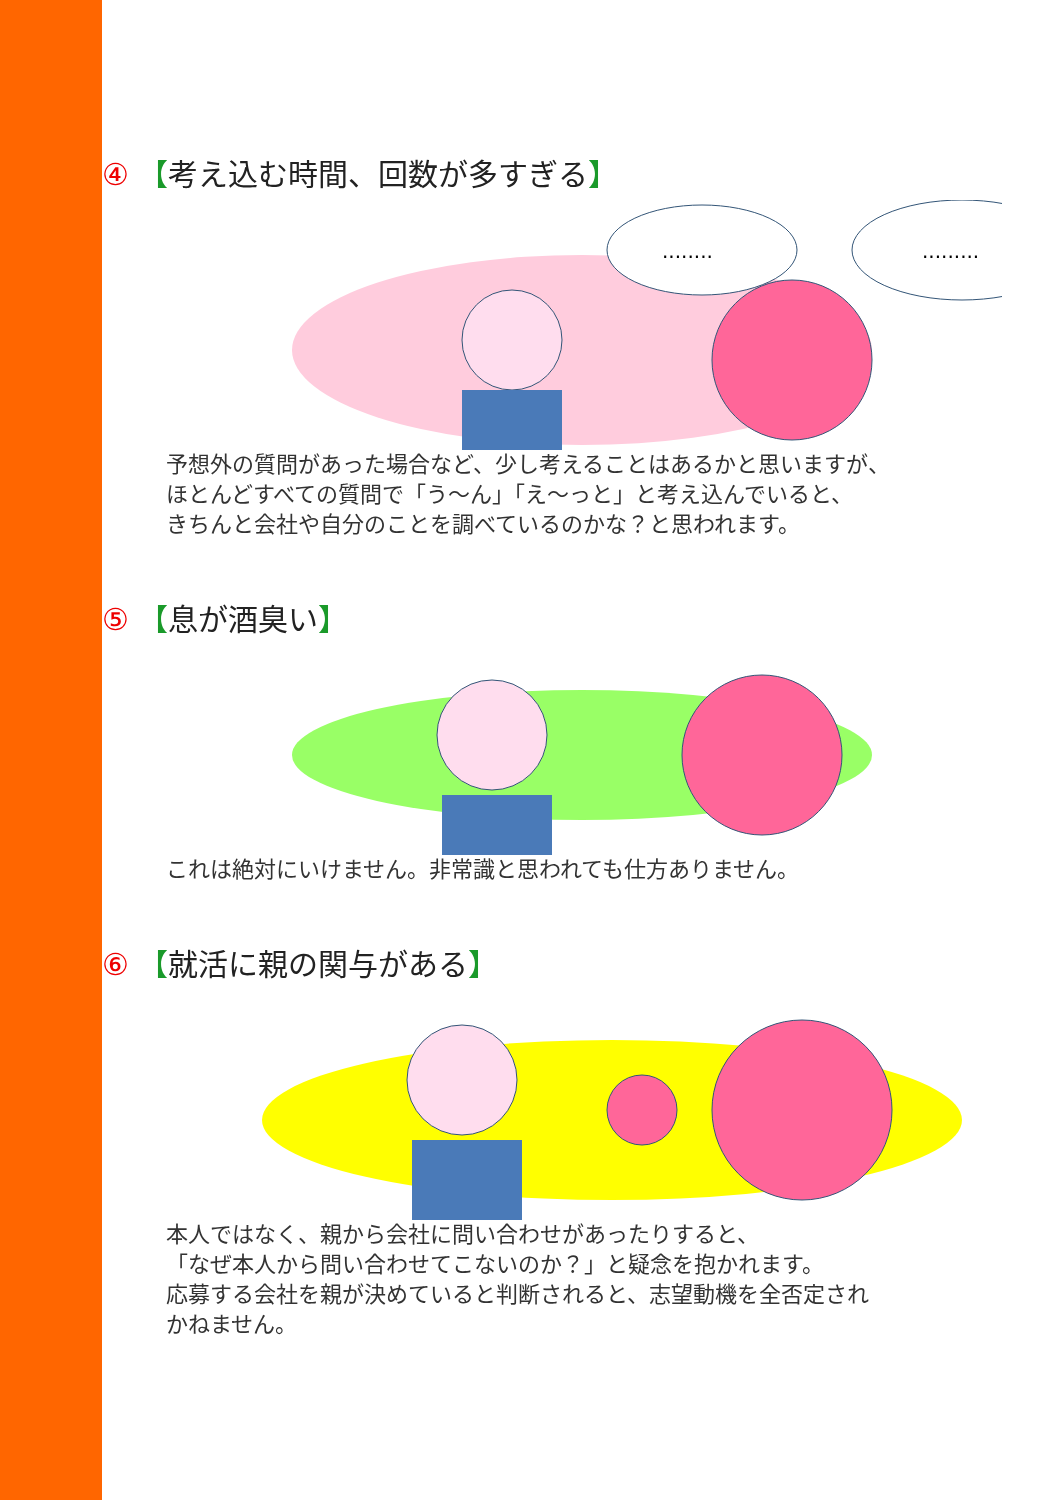④ 【考え込む時間、回数が多すぎる】
........
.........
予想外の質問があった場合など、少し考えることはあるかと思いますが、
ほとんどすべての質問で「う～ん」「え～っと」と考え込んでいると、
きちんと会社や自分のことを調べているのかな？と思われます。
⑤ 【息が酒臭い】
これは絶対にいけません。非常識と思われても仕方ありません。
⑥ 【就活に親の関与がある】
本人ではなく、親から会社に問い合わせがあったりすると、
「なぜ本人から問い合わせてこないのか？」と疑念を抱かれます。
応募する会社を親が決めていると判断されると、志望動機を全否定され
かねません。